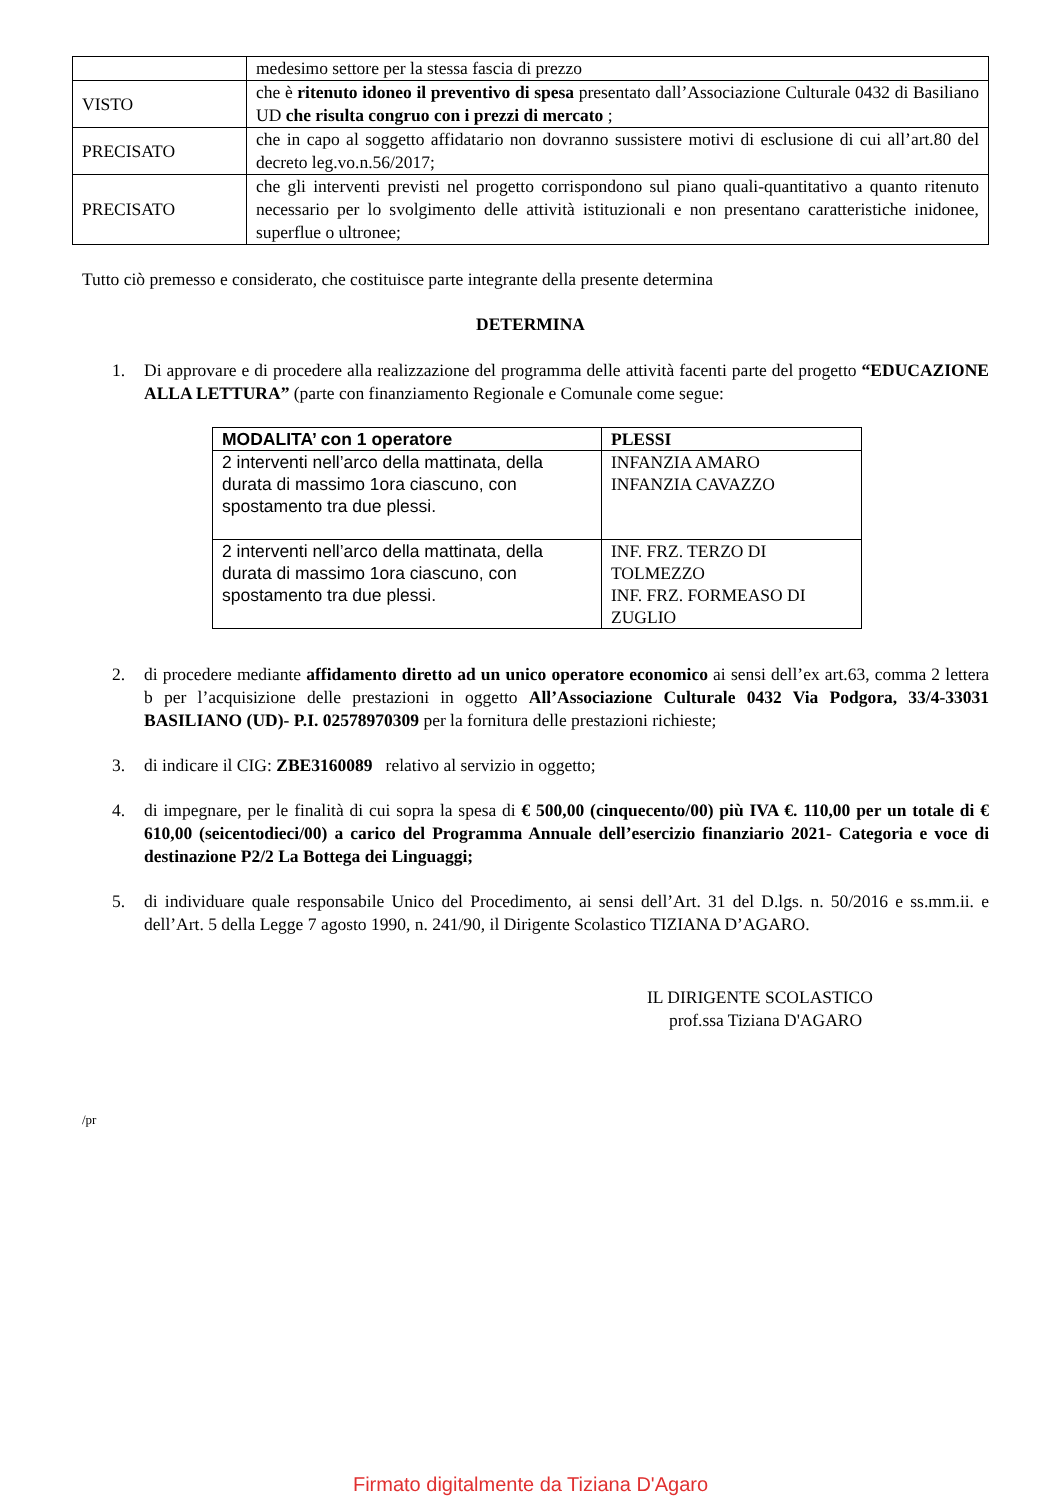| | medesimo settore per la stessa fascia di prezzo |
| VISTO | che è ritenuto idoneo il preventivo di spesa presentato dall’Associazione Culturale 0432 di Basiliano UD che risulta congruo con i prezzi di mercato ; |
| PRECISATO | che in capo al soggetto affidatario non dovranno sussistere motivi di esclusione di cui all’art.80 del decreto leg.vo.n.56/2017; |
| PRECISATO | che gli interventi previsti nel progetto corrispondono sul piano quali-quantitativo a quanto ritenuto necessario per lo svolgimento delle attività istituzionali e non presentano caratteristiche inidonee, superflue o ultronee; |
Tutto ciò premesso e considerato, che costituisce parte integrante della presente determina
DETERMINA
1. Di approvare e di procedere alla realizzazione del programma delle attività facenti parte del progetto “EDUCAZIONE ALLA LETTURA” (parte con finanziamento Regionale e Comunale come segue:
| MODALITA’ con 1 operatore | PLESSI |
| --- | --- |
| 2 interventi nell’arco della mattinata, della durata di massimo 1ora ciascuno, con spostamento tra due plessi. | INFANZIA AMARO INFANZIA CAVAZZO |
| 2 interventi nell’arco della mattinata, della durata di massimo 1ora ciascuno, con spostamento tra due plessi. | INF. FRZ. TERZO DI TOLMEZZO INF. FRZ. FORMEASO DI ZUGLIO |
2. di procedere mediante affidamento diretto ad un unico operatore economico ai sensi dell’ex art.63, comma 2 lettera b per l’acquisizione delle prestazioni in oggetto All’Associazione Culturale 0432 Via Podgora, 33/4-33031 BASILIANO (UD)- P.I. 02578970309 per la fornitura delle prestazioni richieste;
3. di indicare il CIG: ZBE3160089 relativo al servizio in oggetto;
4. di impegnare, per le finalità di cui sopra la spesa di € 500,00 (cinquecento/00) più IVA €. 110,00 per un totale di € 610,00 (seicentodieci/00) a carico del Programma Annuale dell’esercizio finanziario 2021- Categoria e voce di destinazione P2/2 La Bottega dei Linguaggi;
5. di individuare quale responsabile Unico del Procedimento, ai sensi dell’Art. 31 del D.lgs. n. 50/2016 e ss.mm.ii. e dell’Art. 5 della Legge 7 agosto 1990, n. 241/90, il Dirigente Scolastico TIZIANA D’AGARO.
IL DIRIGENTE SCOLASTICO
prof.ssa Tiziana D'AGARO
/pr
Firmato digitalmente da Tiziana D'Agaro